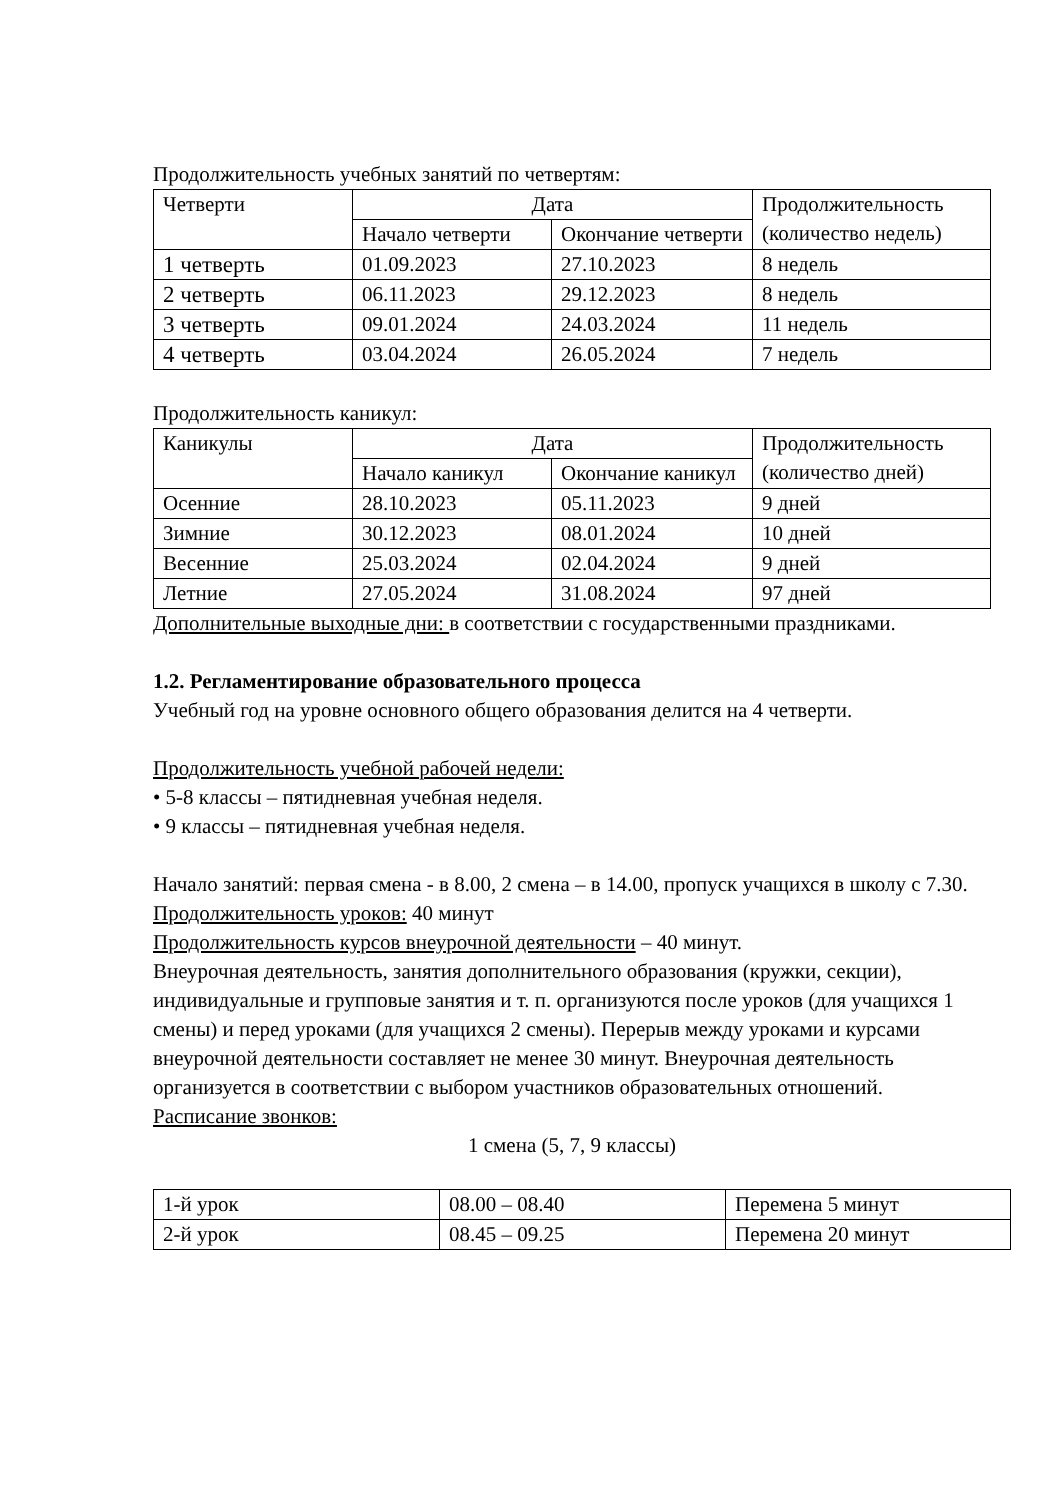Продолжительность учебных занятий по четвертям:
| Четверти | Дата | | Продолжительность (количество недель) |
| --- | --- | --- | --- |
| | Начало четверти | Окончание четверти | |
| 1 четверть | 01.09.2023 | 27.10.2023 | 8 недель |
| 2 четверть | 06.11.2023 | 29.12.2023 | 8 недель |
| 3 четверть | 09.01.2024 | 24.03.2024 | 11 недель |
| 4 четверть | 03.04.2024 | 26.05.2024 | 7 недель |
Продолжительность каникул:
| Каникулы | Дата | | Продолжительность (количество дней) |
| --- | --- | --- | --- |
| | Начало каникул | Окончание каникул | |
| Осенние | 28.10.2023 | 05.11.2023 | 9 дней |
| Зимние | 30.12.2023 | 08.01.2024 | 10 дней |
| Весенние | 25.03.2024 | 02.04.2024 | 9 дней |
| Летние | 27.05.2024 | 31.08.2024 | 97 дней |
Дополнительные выходные дни: в соответствии с государственными праздниками.
1.2. Регламентирование образовательного процесса
Учебный год на уровне основного общего образования делится на 4 четверти.
Продолжительность учебной рабочей недели:
• 5-8 классы – пятидневная учебная неделя.
• 9 классы – пятидневная учебная неделя.
Начало занятий: первая смена - в 8.00, 2 смена – в 14.00, пропуск учащихся в школу с 7.30.
Продолжительность уроков: 40 минут
Продолжительность курсов внеурочной деятельности – 40 минут.
Внеурочная деятельность, занятия дополнительного образования (кружки, секции), индивидуальные и групповые занятия и т. п. организуются после уроков (для учащихся 1 смены) и перед уроками (для учащихся 2 смены). Перерыв между уроками и курсами внеурочной деятельности составляет не менее 30 минут. Внеурочная деятельность организуется в соответствии с выбором участников образовательных отношений.
Расписание звонков:
1 смена (5, 7, 9 классы)
| 1-й урок | 08.00 – 08.40 | Перемена 5 минут |
| 2-й урок | 08.45 – 09.25 | Перемена 20 минут |